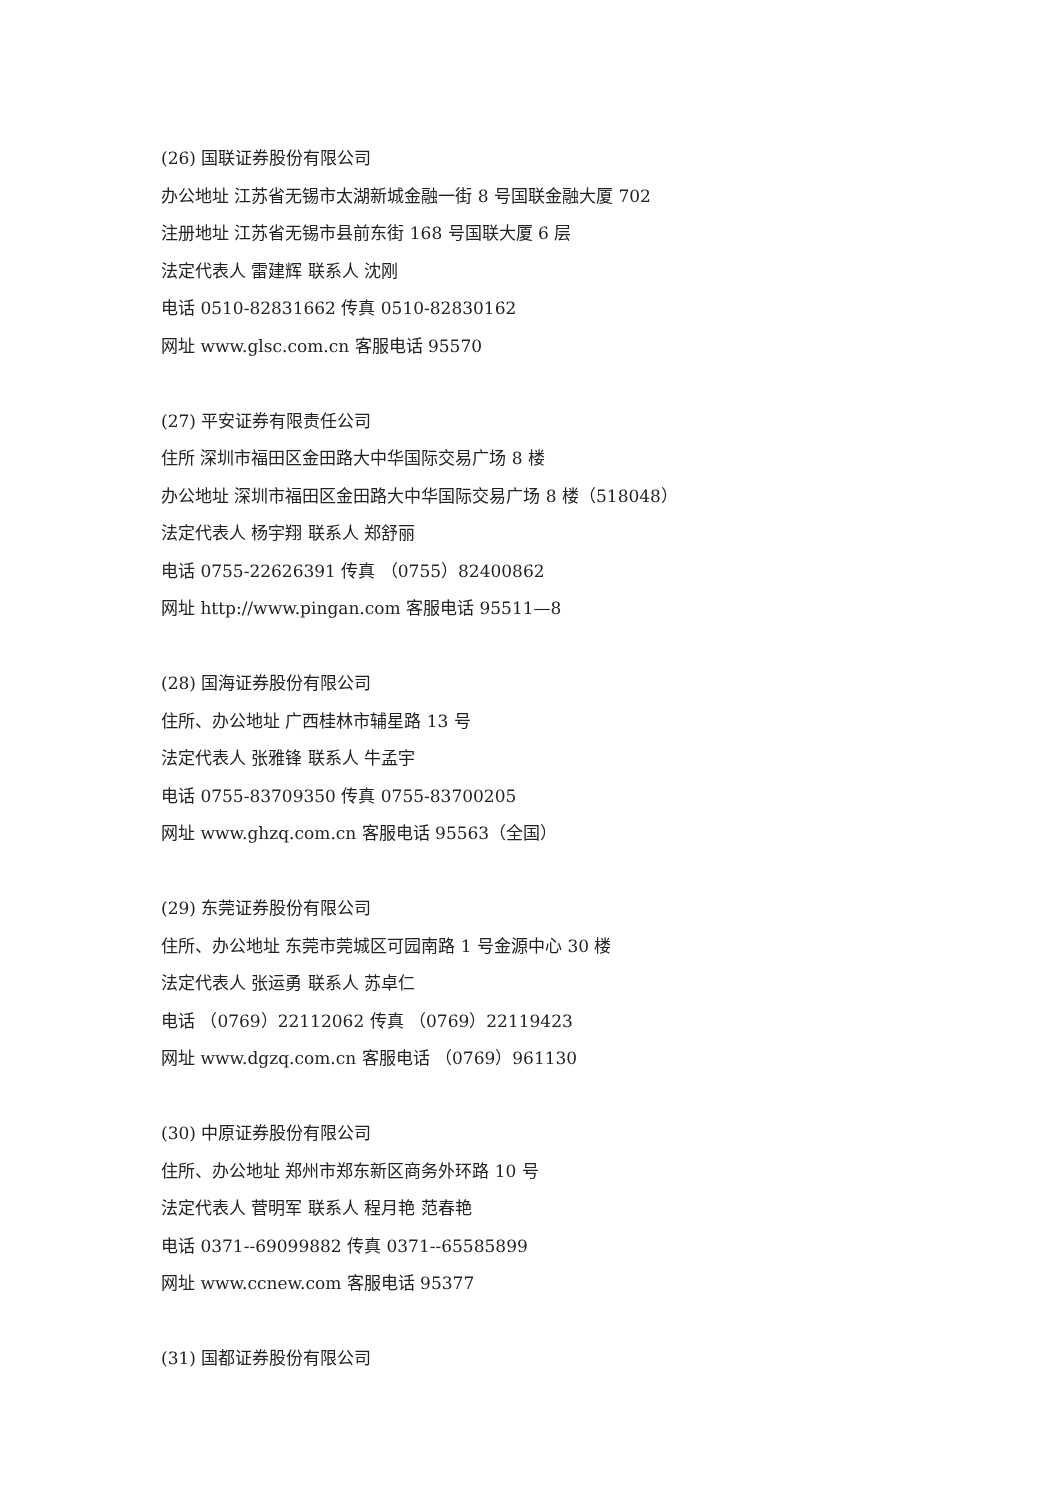(26) 国联证券股份有限公司
办公地址 江苏省无锡市太湖新城金融一街 8 号国联金融大厦 702
注册地址 江苏省无锡市县前东街 168 号国联大厦 6 层
法定代表人 雷建辉 联系人 沈刚
电话 0510-82831662 传真 0510-82830162
网址 www.glsc.com.cn 客服电话 95570
(27) 平安证券有限责任公司
住所 深圳市福田区金田路大中华国际交易广场 8 楼
办公地址 深圳市福田区金田路大中华国际交易广场 8 楼（518048）
法定代表人 杨宇翔 联系人 郑舒丽
电话 0755-22626391 传真 （0755）82400862
网址 http://www.pingan.com 客服电话 95511—8
(28) 国海证券股份有限公司
住所、办公地址 广西桂林市辅星路 13 号
法定代表人 张雅锋 联系人 牛孟宇
电话 0755-83709350 传真 0755-83700205
网址 www.ghzq.com.cn 客服电话 95563（全国）
(29) 东莞证券股份有限公司
住所、办公地址 东莞市莞城区可园南路 1 号金源中心 30 楼
法定代表人 张运勇 联系人 苏卓仁
电话 （0769）22112062 传真 （0769）22119423
网址 www.dgzq.com.cn 客服电话 （0769）961130
(30) 中原证券股份有限公司
住所、办公地址 郑州市郑东新区商务外环路 10 号
法定代表人 菅明军 联系人 程月艳 范春艳
电话 0371--69099882 传真 0371--65585899
网址 www.ccnew.com 客服电话 95377
(31) 国都证券股份有限公司